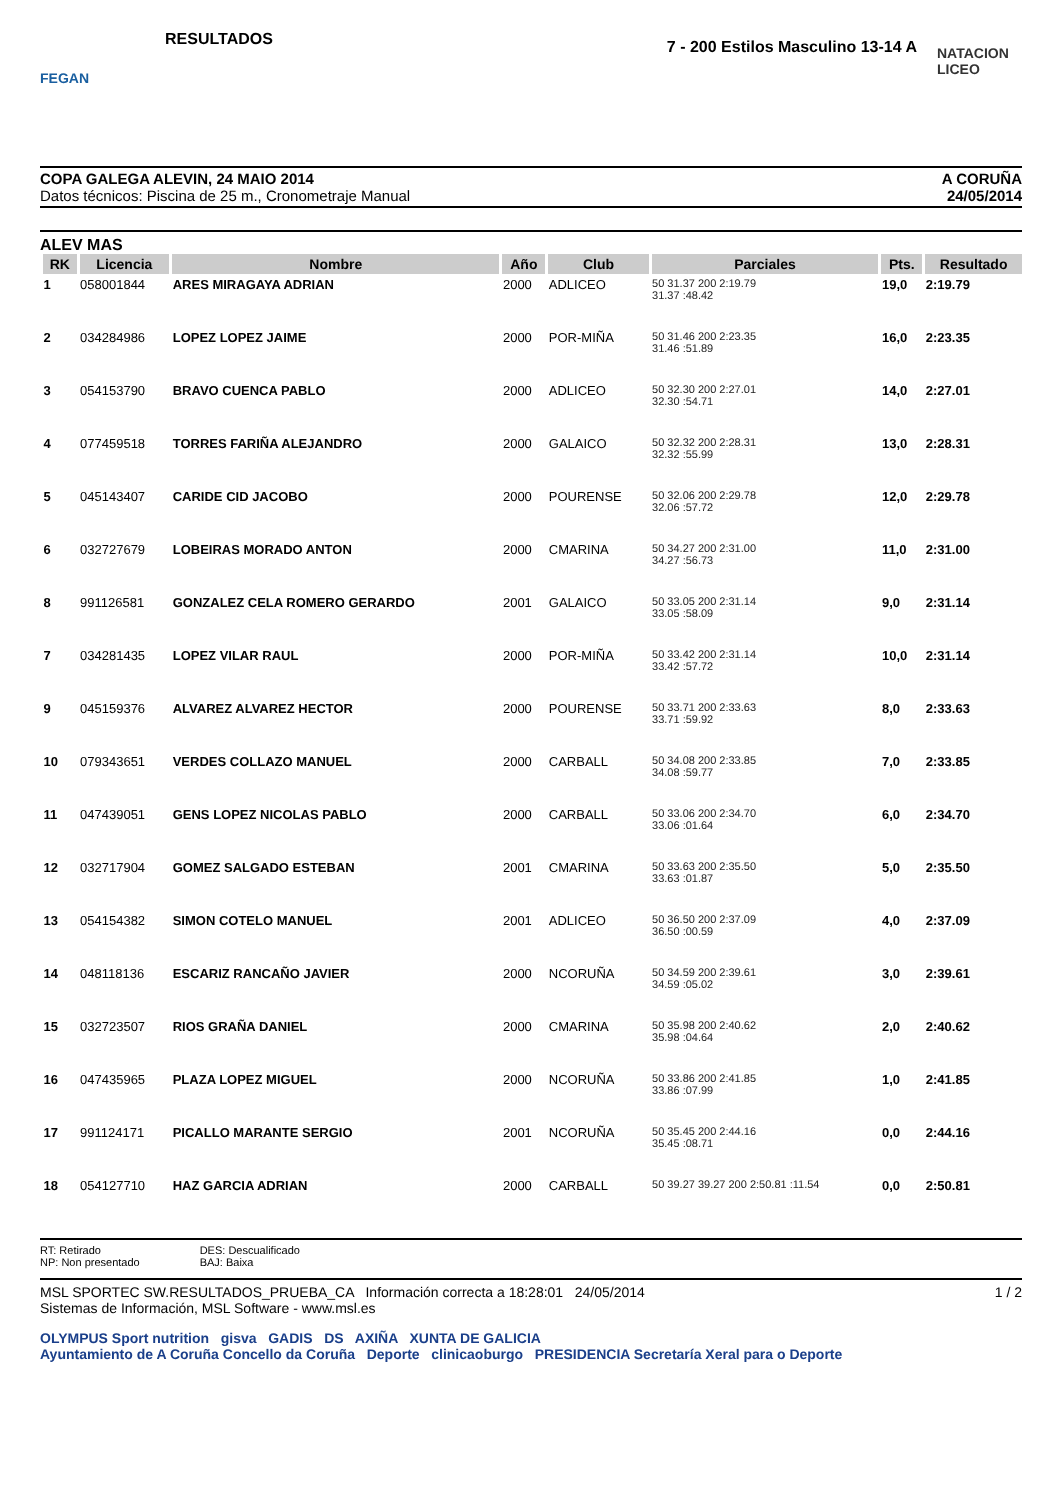FEGAN
RESULTADOS
7 - 200 Estilos Masculino 13-14 A
NATACION LICEO
COPA GALEGA ALEVIN, 24 MAIO 2014
Datos técnicos: Piscina de 25 m., Cronometraje Manual
A CORUÑA
24/05/2014
ALEV MAS
| RK | Licencia | Nombre | Año | Club | Parciales | Pts. | Resultado |
| --- | --- | --- | --- | --- | --- | --- | --- |
| 1 | 058001844 | ARES MIRAGAYA ADRIAN | 2000 | ADLICEO | 50 31.37 200 2:19.79 31.37 :48.42 | 19,0 | 2:19.79 |
| 2 | 034284986 | LOPEZ LOPEZ JAIME | 2000 | POR-MIÑA | 50 31.46 200 2:23.35 31.46 :51.89 | 16,0 | 2:23.35 |
| 3 | 054153790 | BRAVO CUENCA PABLO | 2000 | ADLICEO | 50 32.30 200 2:27.01 32.30 :54.71 | 14,0 | 2:27.01 |
| 4 | 077459518 | TORRES FARIÑA ALEJANDRO | 2000 | GALAICO | 50 32.32 200 2:28.31 32.32 :55.99 | 13,0 | 2:28.31 |
| 5 | 045143407 | CARIDE CID JACOBO | 2000 | POURENSE | 50 32.06 200 2:29.78 32.06 :57.72 | 12,0 | 2:29.78 |
| 6 | 032727679 | LOBEIRAS MORADO ANTON | 2000 | CMARINA | 50 34.27 200 2:31.00 34.27 :56.73 | 11,0 | 2:31.00 |
| 8 | 991126581 | GONZALEZ CELA ROMERO GERARDO | 2001 | GALAICO | 50 33.05 200 2:31.14 33.05 :58.09 | 9,0 | 2:31.14 |
| 7 | 034281435 | LOPEZ VILAR RAUL | 2000 | POR-MIÑA | 50 33.42 200 2:31.14 33.42 :57.72 | 10,0 | 2:31.14 |
| 9 | 045159376 | ALVAREZ ALVAREZ HECTOR | 2000 | POURENSE | 50 33.71 200 2:33.63 33.71 :59.92 | 8,0 | 2:33.63 |
| 10 | 079343651 | VERDES COLLAZO MANUEL | 2000 | CARBALL | 50 34.08 200 2:33.85 34.08 :59.77 | 7,0 | 2:33.85 |
| 11 | 047439051 | GENS LOPEZ NICOLAS PABLO | 2000 | CARBALL | 50 33.06 200 2:34.70 33.06 :01.64 | 6,0 | 2:34.70 |
| 12 | 032717904 | GOMEZ SALGADO ESTEBAN | 2001 | CMARINA | 50 33.63 200 2:35.50 33.63 :01.87 | 5,0 | 2:35.50 |
| 13 | 054154382 | SIMON COTELO MANUEL | 2001 | ADLICEO | 50 36.50 200 2:37.09 36.50 :00.59 | 4,0 | 2:37.09 |
| 14 | 048118136 | ESCARIZ RANCAÑO JAVIER | 2000 | NCORUÑA | 50 34.59 200 2:39.61 34.59 :05.02 | 3,0 | 2:39.61 |
| 15 | 032723507 | RIOS GRAÑA DANIEL | 2000 | CMARINA | 50 35.98 200 2:40.62 35.98 :04.64 | 2,0 | 2:40.62 |
| 16 | 047435965 | PLAZA LOPEZ MIGUEL | 2000 | NCORUÑA | 50 33.86 200 2:41.85 33.86 :07.99 | 1,0 | 2:41.85 |
| 17 | 991124171 | PICALLO MARANTE SERGIO | 2001 | NCORUÑA | 50 35.45 200 2:44.16 35.45 :08.71 | 0,0 | 2:44.16 |
| 18 | 054127710 | HAZ GARCIA ADRIAN | 2000 | CARBALL | 50 39.27 39.27 200 2:50.81 :11.54 | 0,0 | 2:50.81 |
RT: Retirado
NP: Non presentado
DES: Descualificado
BAJ: Baixa
MSL SPORTEC SW.RESULTADOS_PRUEBA_CA Información correcta a 18:28:01 24/05/2014
Sistemas de Información, MSL Software - www.msl.es
1 / 2
OLYMPUS Sport nutrition gisva GADIS DS AXIÑA XUNTA DE GALICIA
Ayuntamiento de A Coruña Concello da Coruña Deporte clinicaoburgo PRESIDENCIA Secretaría Xeral para o Deporte